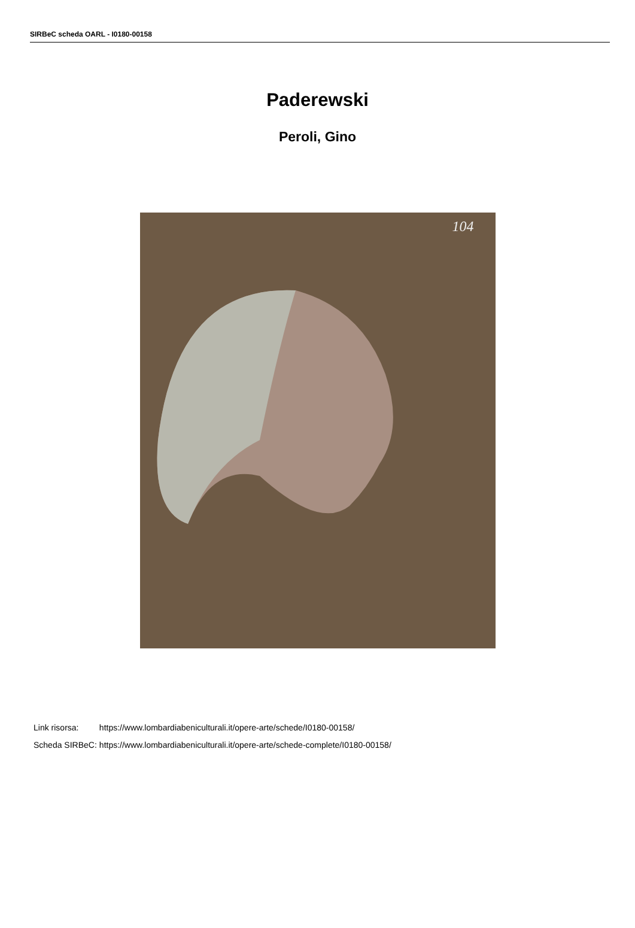SIRBeC scheda OARL - I0180-00158
Paderewski
Peroli, Gino
104
| Link risorsa: | https://www.lombardiabeniculturali.it/opere-arte/schede/I0180-00158/ |
| Scheda SIRBeC: | https://www.lombardiabeniculturali.it/opere-arte/schede-complete/I0180-00158/ |